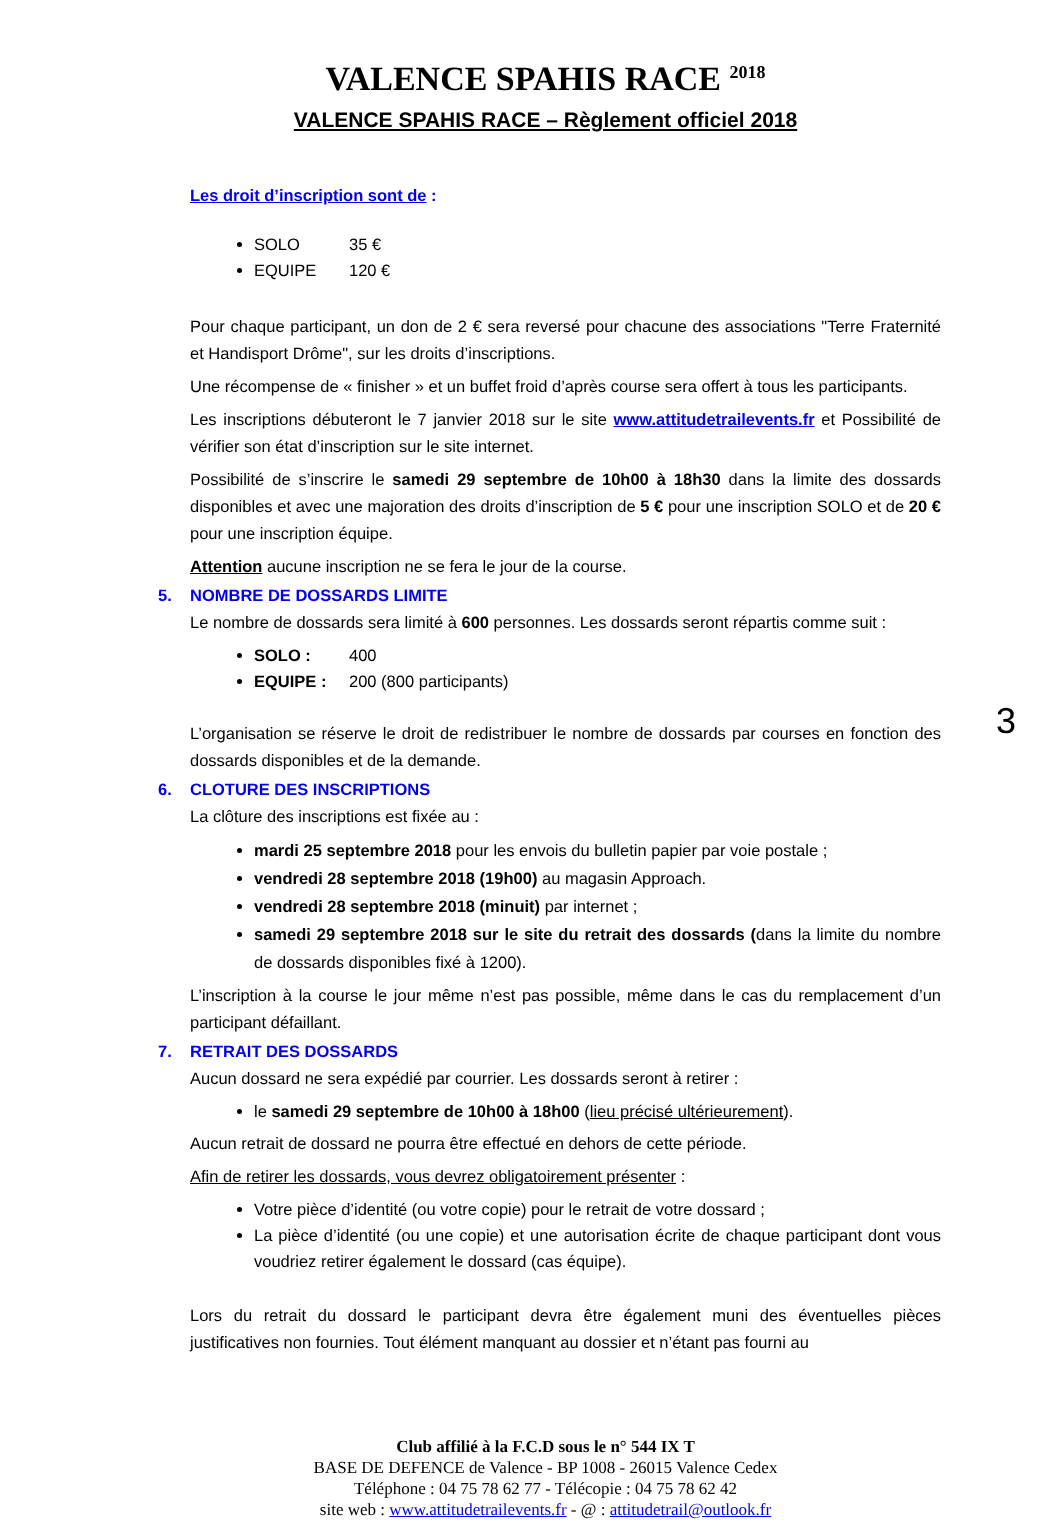VALENCE SPAHIS RACE <sup>2018</sup>
VALENCE SPAHIS RACE – Règlement officiel 2018
Les droit d’inscription sont de :
SOLO 35 €
EQUIPE 120 €
Pour chaque participant, un don de 2 € sera reversé pour chacune des associations "Terre Fraternité et Handisport Drôme", sur les droits d’inscriptions.
Une récompense de « finisher » et un buffet froid d’après course sera offert à tous les participants.
Les inscriptions débuteront le 7 janvier 2018 sur le site www.attitudetrailevents.fr et Possibilité de vérifier son état d’inscription sur le site internet.
Possibilité de s’inscrire le samedi 29 septembre de 10h00 à 18h30 dans la limite des dossards disponibles et avec une majoration des droits d’inscription de 5 € pour une inscription SOLO et de 20 € pour une inscription équipe.
Attention aucune inscription ne se fera le jour de la course.
5. NOMBRE DE DOSSARDS LIMITE
Le nombre de dossards sera limité à 600 personnes. Les dossards seront répartis comme suit :
SOLO : 400
EQUIPE : 200 (800 participants)
L’organisation se réserve le droit de redistribuer le nombre de dossards par courses en fonction des dossards disponibles et de la demande.
6. CLOTURE DES INSCRIPTIONS
La clôture des inscriptions est fixée au :
mardi 25 septembre 2018 pour les envois du bulletin papier par voie postale ;
vendredi 28 septembre 2018 (19h00) au magasin Approach.
vendredi 28 septembre 2018 (minuit) par internet ;
samedi 29 septembre 2018 sur le site du retrait des dossards (dans la limite du nombre de dossards disponibles fixé à 1200).
L’inscription à la course le jour même n’est pas possible, même dans le cas du remplacement d’un participant défaillant.
7. RETRAIT DES DOSSARDS
Aucun dossard ne sera expédié par courrier. Les dossards seront à retirer :
le samedi 29 septembre de 10h00 à 18h00 (lieu précisé ultérieurement).
Aucun retrait de dossard ne pourra être effectué en dehors de cette période.
Afin de retirer les dossards, vous devrez obligatoirement présenter :
Votre pièce d’identité (ou votre copie) pour le retrait de votre dossard ;
La pièce d’identité (ou une copie) et une autorisation écrite de chaque participant dont vous voudriez retirer également le dossard (cas équipe).
Lors du retrait du dossard le participant devra être également muni des éventuelles pièces justificatives non fournies. Tout élément manquant au dossier et n’étant pas fourni au
Club affilié à la F.C.D sous le n° 544 IX T
BASE DE DEFENCE de Valence - BP 1008 - 26015 Valence Cedex
Téléphone : 04 75 78 62 77 - Télécopie : 04 75 78 62 42
site web : www.attitudetrailevents.fr - @ : attitudetrail@outlook.fr
3